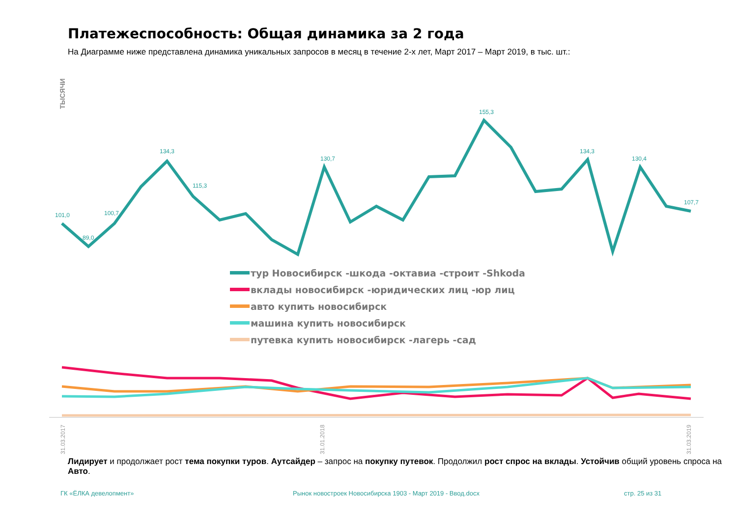Платежеспособность: Общая динамика за 2 года
На Диаграмме ниже представлена динамика уникальных запросов в месяц в течение 2-х лет, Март 2017 – Март 2019, в тыс. шт.:
ТЫСЯЧИ
101,0
89,0
100,7
134,3
115,3
130,7
155,3
134,3
130,4
107,7
тур Новосибирск -шкода -октавиа -строит -Shkoda
вклады новосибирск -юридических лиц -юр лиц
авто купить новосибирск
машина купить новосибирск
путевка купить новосибирск -лагерь -сад
31.03.2017
31.01.2018
31.03.2019
Лидирует и продолжает рост тема покупки туров. Аутсайдер – запрос на покупку путевок. Продолжил рост спрос на вклады. Устойчив общий уровень спроса на Авто.
ГК «ЁЛКА девелопмент»
Рынок новостроек Новосибирска 1903 - Март 2019 - Ввод.docx
стр. 25 из 31